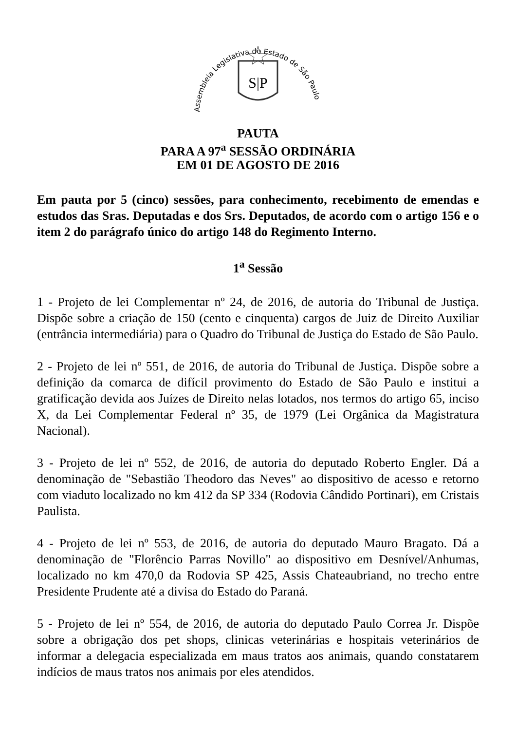Assembleia Legislativa do Estado de São Paulo
S|P
PAUTA
PARA A 97<sup>a</sup> SESSÃO ORDINÁRIA
EM 01 DE AGOSTO DE 2016
Em pauta por 5 (cinco) sessões, para conhecimento, recebimento de emendas e estudos das Sras. Deputadas e dos Srs. Deputados, de acordo com o artigo 156 e o item 2 do parágrafo único do artigo 148 do Regimento Interno.
1<sup>a</sup> Sessão
1 - Projeto de lei Complementar nº 24, de 2016, de autoria do Tribunal de Justiça. Dispõe sobre a criação de 150 (cento e cinquenta) cargos de Juiz de Direito Auxiliar (entrância intermediária) para o Quadro do Tribunal de Justiça do Estado de São Paulo.
2 - Projeto de lei nº 551, de 2016, de autoria do Tribunal de Justiça. Dispõe sobre a definição da comarca de difícil provimento do Estado de São Paulo e institui a gratificação devida aos Juízes de Direito nelas lotados, nos termos do artigo 65, inciso X, da Lei Complementar Federal nº 35, de 1979 (Lei Orgânica da Magistratura Nacional).
3 - Projeto de lei nº 552, de 2016, de autoria do deputado Roberto Engler. Dá a denominação de "Sebastião Theodoro das Neves" ao dispositivo de acesso e retorno com viaduto localizado no km 412 da SP 334 (Rodovia Cândido Portinari), em Cristais Paulista.
4 - Projeto de lei nº 553, de 2016, de autoria do deputado Mauro Bragato. Dá a denominação de "Florêncio Parras Novillo" ao dispositivo em Desnível/Anhumas, localizado no km 470,0 da Rodovia SP 425, Assis Chateaubriand, no trecho entre Presidente Prudente até a divisa do Estado do Paraná.
5 - Projeto de lei nº 554, de 2016, de autoria do deputado Paulo Correa Jr. Dispõe sobre a obrigação dos pet shops, clinicas veterinárias e hospitais veterinários de informar a delegacia especializada em maus tratos aos animais, quando constatarem indícios de maus tratos nos animais por eles atendidos.